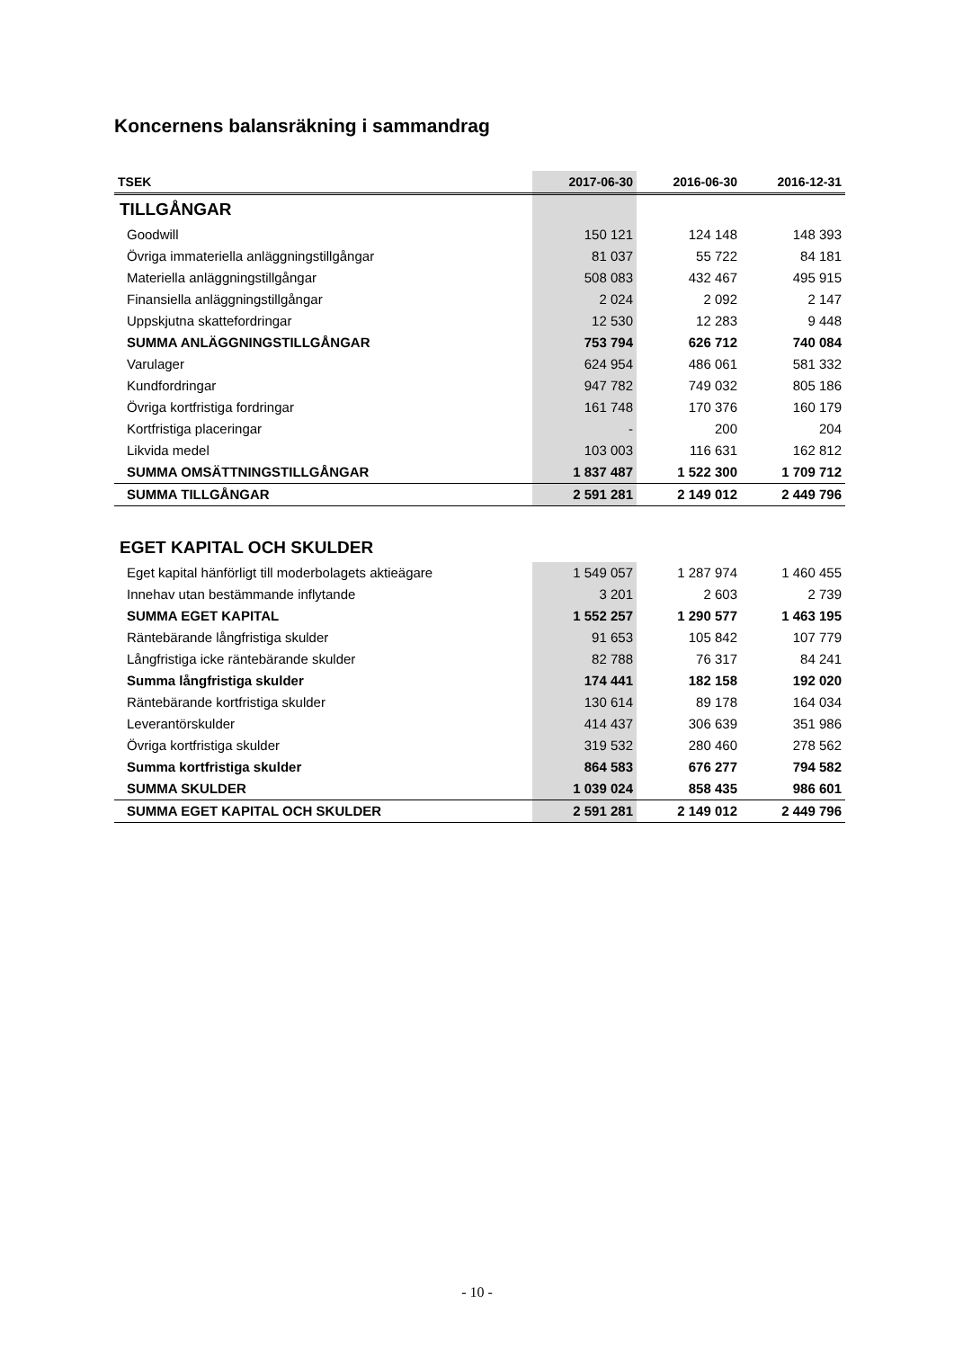Koncernens balansräkning i sammandrag
| TSEK | 2017-06-30 | 2016-06-30 | 2016-12-31 |
| --- | --- | --- | --- |
| TILLGÅNGAR | | | |
| Goodwill | 150 121 | 124 148 | 148 393 |
| Övriga immateriella anläggningstillgångar | 81 037 | 55 722 | 84 181 |
| Materiella anläggningstillgångar | 508 083 | 432 467 | 495 915 |
| Finansiella anläggningstillgångar | 2 024 | 2 092 | 2 147 |
| Uppskjutna skattefordringar | 12 530 | 12 283 | 9 448 |
| SUMMA ANLÄGGNINGSTILLGÅNGAR | 753 794 | 626 712 | 740 084 |
| Varulager | 624 954 | 486 061 | 581 332 |
| Kundfordringar | 947 782 | 749 032 | 805 186 |
| Övriga kortfristiga fordringar | 161 748 | 170 376 | 160 179 |
| Kortfristiga placeringar | - | 200 | 204 |
| Likvida medel | 103 003 | 116 631 | 162 812 |
| SUMMA OMSÄTTNINGSTILLGÅNGAR | 1 837 487 | 1 522 300 | 1 709 712 |
| SUMMA TILLGÅNGAR | 2 591 281 | 2 149 012 | 2 449 796 |
| EGET KAPITAL OCH SKULDER | | | |
| Eget kapital hänförligt till moderbolagets aktieägare | 1 549 057 | 1 287 974 | 1 460 455 |
| Innehav utan bestämmande inflytande | 3 201 | 2 603 | 2 739 |
| SUMMA EGET KAPITAL | 1 552 257 | 1 290 577 | 1 463 195 |
| Räntebärande långfristiga skulder | 91 653 | 105 842 | 107 779 |
| Långfristiga icke räntebärande skulder | 82 788 | 76 317 | 84 241 |
| Summa långfristiga skulder | 174 441 | 182 158 | 192 020 |
| Räntebärande kortfristiga skulder | 130 614 | 89 178 | 164 034 |
| Leverantörskulder | 414 437 | 306 639 | 351 986 |
| Övriga kortfristiga skulder | 319 532 | 280 460 | 278 562 |
| Summa kortfristiga skulder | 864 583 | 676 277 | 794 582 |
| SUMMA SKULDER | 1 039 024 | 858 435 | 986 601 |
| SUMMA EGET KAPITAL OCH SKULDER | 2 591 281 | 2 149 012 | 2 449 796 |
- 10 -